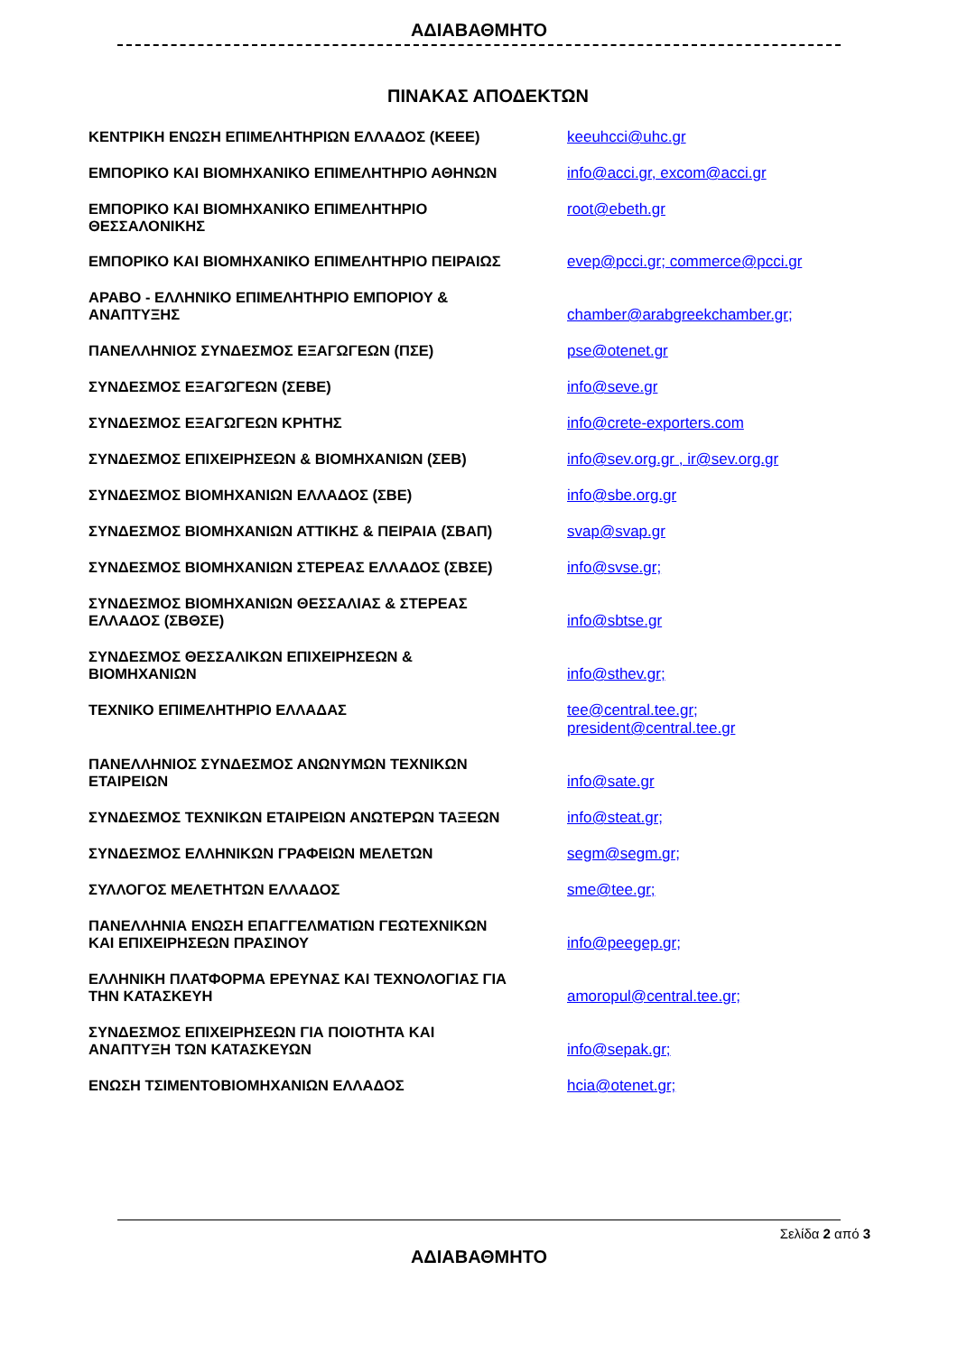ΑΔΙΑΒΑΘΜΗΤΟ
ΠΙΝΑΚΑΣ ΑΠΟΔΕΚΤΩΝ
| ΚΕΝΤΡΙΚΗ ΕΝΩΣΗ ΕΠΙΜΕΛΗΤΗΡΙΩΝ ΕΛΛΑΔΟΣ (ΚΕΕΕ) | keeuhcci@uhc.gr |
| ΕΜΠΟΡΙΚΟ ΚΑΙ ΒΙΟΜΗΧΑΝΙΚΟ ΕΠΙΜΕΛΗΤΗΡΙΟ ΑΘΗΝΩΝ | info@acci.gr, excom@acci.gr |
| ΕΜΠΟΡΙΚΟ ΚΑΙ ΒΙΟΜΗΧΑΝΙΚΟ ΕΠΙΜΕΛΗΤΗΡΙΟ ΘΕΣΣΑΛΟΝΙΚΗΣ | root@ebeth.gr |
| ΕΜΠΟΡΙΚΟ ΚΑΙ ΒΙΟΜΗΧΑΝΙΚΟ ΕΠΙΜΕΛΗΤΗΡΙΟ ΠΕΙΡΑΙΩΣ | evep@pcci.gr; commerce@pcci.gr |
| ΑΡΑΒΟ - ΕΛΛΗΝΙΚΟ ΕΠΙΜΕΛΗΤΗΡΙΟ ΕΜΠΟΡΙΟΥ & ΑΝΑΠΤΥΞΗΣ | chamber@arabgreekchamber.gr; |
| ΠΑΝΕΛΛΗΝΙΟΣ ΣΥΝΔΕΣΜΟΣ ΕΞΑΓΩΓΕΩΝ (ΠΣΕ) | pse@otenet.gr |
| ΣΥΝΔΕΣΜΟΣ ΕΞΑΓΩΓΕΩΝ (ΣΕΒΕ) | info@seve.gr |
| ΣΥΝΔΕΣΜΟΣ ΕΞΑΓΩΓΕΩΝ ΚΡΗΤΗΣ | info@crete-exporters.com |
| ΣΥΝΔΕΣΜΟΣ ΕΠΙΧΕΙΡΗΣΕΩΝ & ΒΙΟΜΗΧΑΝΙΩΝ (ΣΕΒ) | info@sev.org.gr , ir@sev.org.gr |
| ΣΥΝΔΕΣΜΟΣ ΒΙΟΜΗΧΑΝΙΩΝ ΕΛΛΑΔΟΣ (ΣΒΕ) | info@sbe.org.gr |
| ΣΥΝΔΕΣΜΟΣ ΒΙΟΜΗΧΑΝΙΩΝ ΑΤΤΙΚΗΣ & ΠΕΙΡΑΙΑ (ΣΒΑΠ) | svap@svap.gr |
| ΣΥΝΔΕΣΜΟΣ ΒΙΟΜΗΧΑΝΙΩΝ ΣΤΕΡΕΑΣ ΕΛΛΑΔΟΣ (ΣΒΣΕ) | info@svse.gr; |
| ΣΥΝΔΕΣΜΟΣ ΒΙΟΜΗΧΑΝΙΩΝ ΘΕΣΣΑΛΙΑΣ & ΣΤΕΡΕΑΣ ΕΛΛΑΔΟΣ (ΣΒΘΣΕ) | info@sbtse.gr |
| ΣΥΝΔΕΣΜΟΣ ΘΕΣΣΑΛΙΚΩΝ ΕΠΙΧΕΙΡΗΣΕΩΝ & ΒΙΟΜΗΧΑΝΙΩΝ | info@sthev.gr; |
| ΤΕΧΝΙΚΟ ΕΠΙΜΕΛΗΤΗΡΙΟ ΕΛΛΑΔΑΣ | tee@central.tee.gr; president@central.tee.gr |
| ΠΑΝΕΛΛΗΝΙΟΣ ΣΥΝΔΕΣΜΟΣ ΑΝΩΝΥΜΩΝ ΤΕΧΝΙΚΩΝ ΕΤΑΙΡΕΙΩΝ | info@sate.gr |
| ΣΥΝΔΕΣΜΟΣ ΤΕΧΝΙΚΩΝ ΕΤΑΙΡΕΙΩΝ ΑΝΩΤΕΡΩΝ ΤΑΞΕΩΝ | info@steat.gr; |
| ΣΥΝΔΕΣΜΟΣ ΕΛΛΗΝΙΚΩΝ ΓΡΑΦΕΙΩΝ ΜΕΛΕΤΩΝ | segm@segm.gr; |
| ΣΥΛΛΟΓΟΣ ΜΕΛΕΤΗΤΩΝ ΕΛΛΑΔΟΣ | sme@tee.gr; |
| ΠΑΝΕΛΛΗΝΙΑ ΕΝΩΣΗ ΕΠΑΓΓΕΛΜΑΤΙΩΝ ΓΕΩΤΕΧΝΙΚΩΝ ΚΑΙ ΕΠΙΧΕΙΡΗΣΕΩΝ ΠΡΑΣΙΝΟΥ | info@peegep.gr; |
| ΕΛΛΗΝΙΚΗ ΠΛΑΤΦΟΡΜΑ ΕΡΕΥΝΑΣ ΚΑΙ ΤΕΧΝΟΛΟΓΙΑΣ ΓΙΑ ΤΗΝ ΚΑΤΑΣΚΕΥΗ | amoropul@central.tee.gr; |
| ΣΥΝΔΕΣΜΟΣ ΕΠΙΧΕΙΡΗΣΕΩΝ ΓΙΑ ΠΟΙΟΤΗΤΑ ΚΑΙ ΑΝΑΠΤΥΞΗ ΤΩΝ ΚΑΤΑΣΚΕΥΩΝ | info@sepak.gr; |
| ΕΝΩΣΗ ΤΣΙΜΕΝΤΟΒΙΟΜΗΧΑΝΙΩΝ ΕΛΛΑΔΟΣ | hcia@otenet.gr; |
Σελίδα 2 από 3
ΑΔΙΑΒΑΘΜΗΤΟ